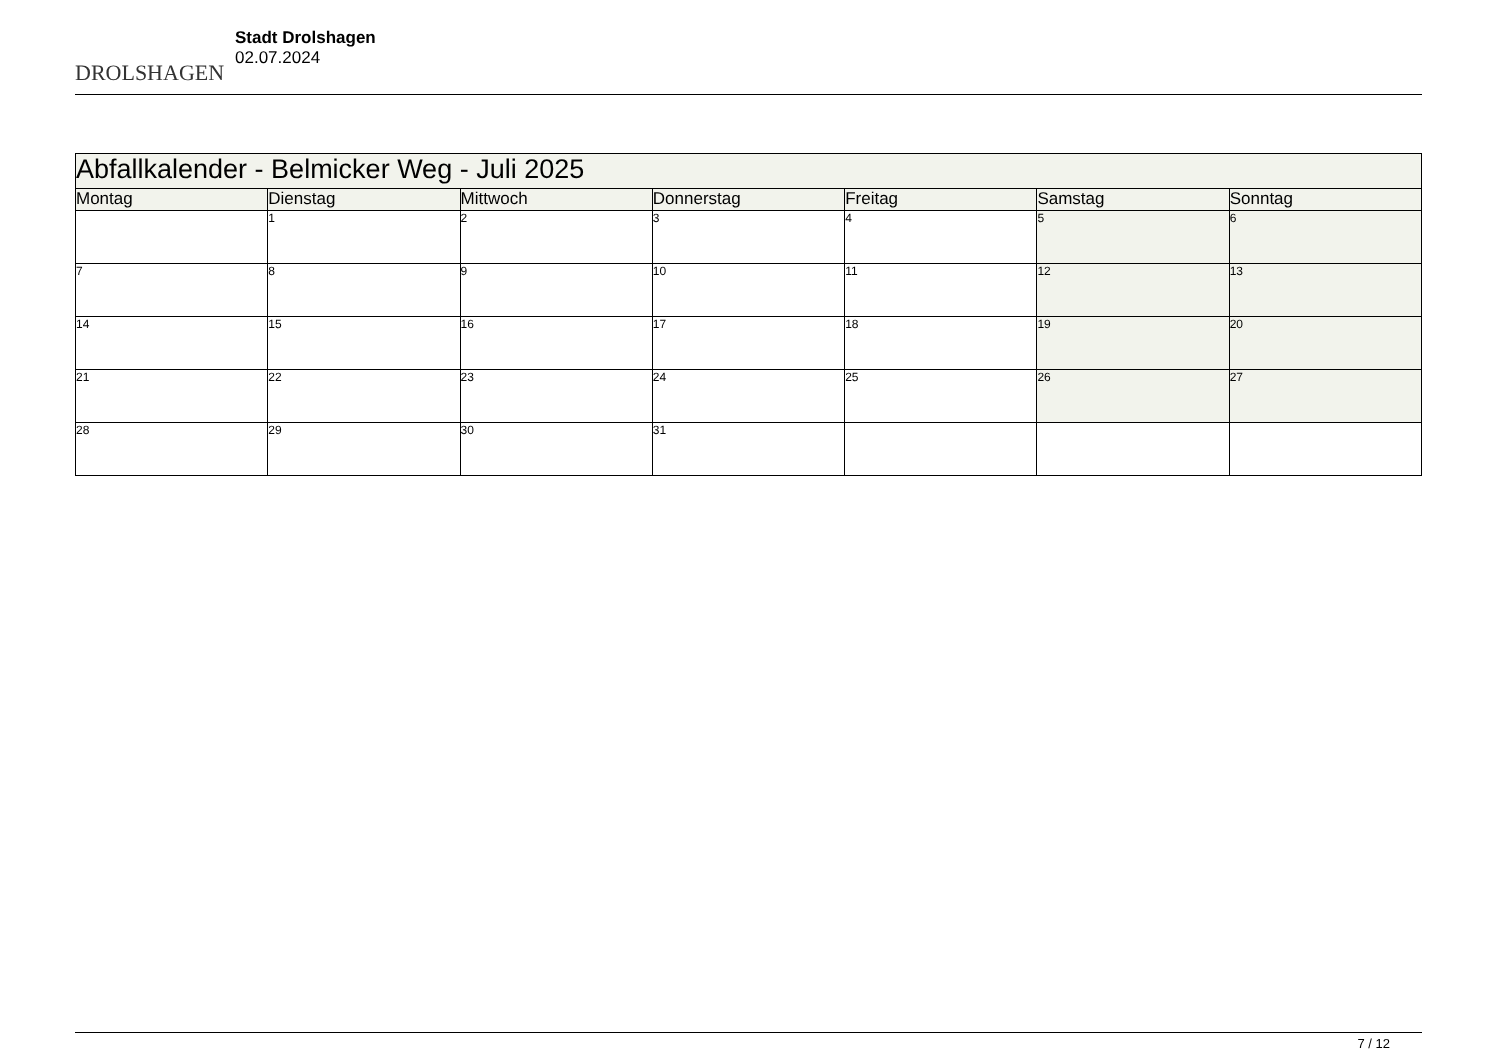DROLSHAGEN
Stadt Drolshagen
02.07.2024
| Abfallkalender - Belmicker Weg - Juli 2025 | | | | | | |
| Montag | Dienstag | Mittwoch | Donnerstag | Freitag | Samstag | Sonntag |
| | 1 | 2 | 3 | 4 | 5 | 6 |
| 7 | 8 | 9 | 10 | 11 | 12 | 13 |
| 14 | 15 | 16 | 17 | 18 | 19 | 20 |
| 21 | 22 | 23 | 24 | 25 | 26 | 27 |
| 28 | 29 | 30 | 31 | | | |
7 / 12